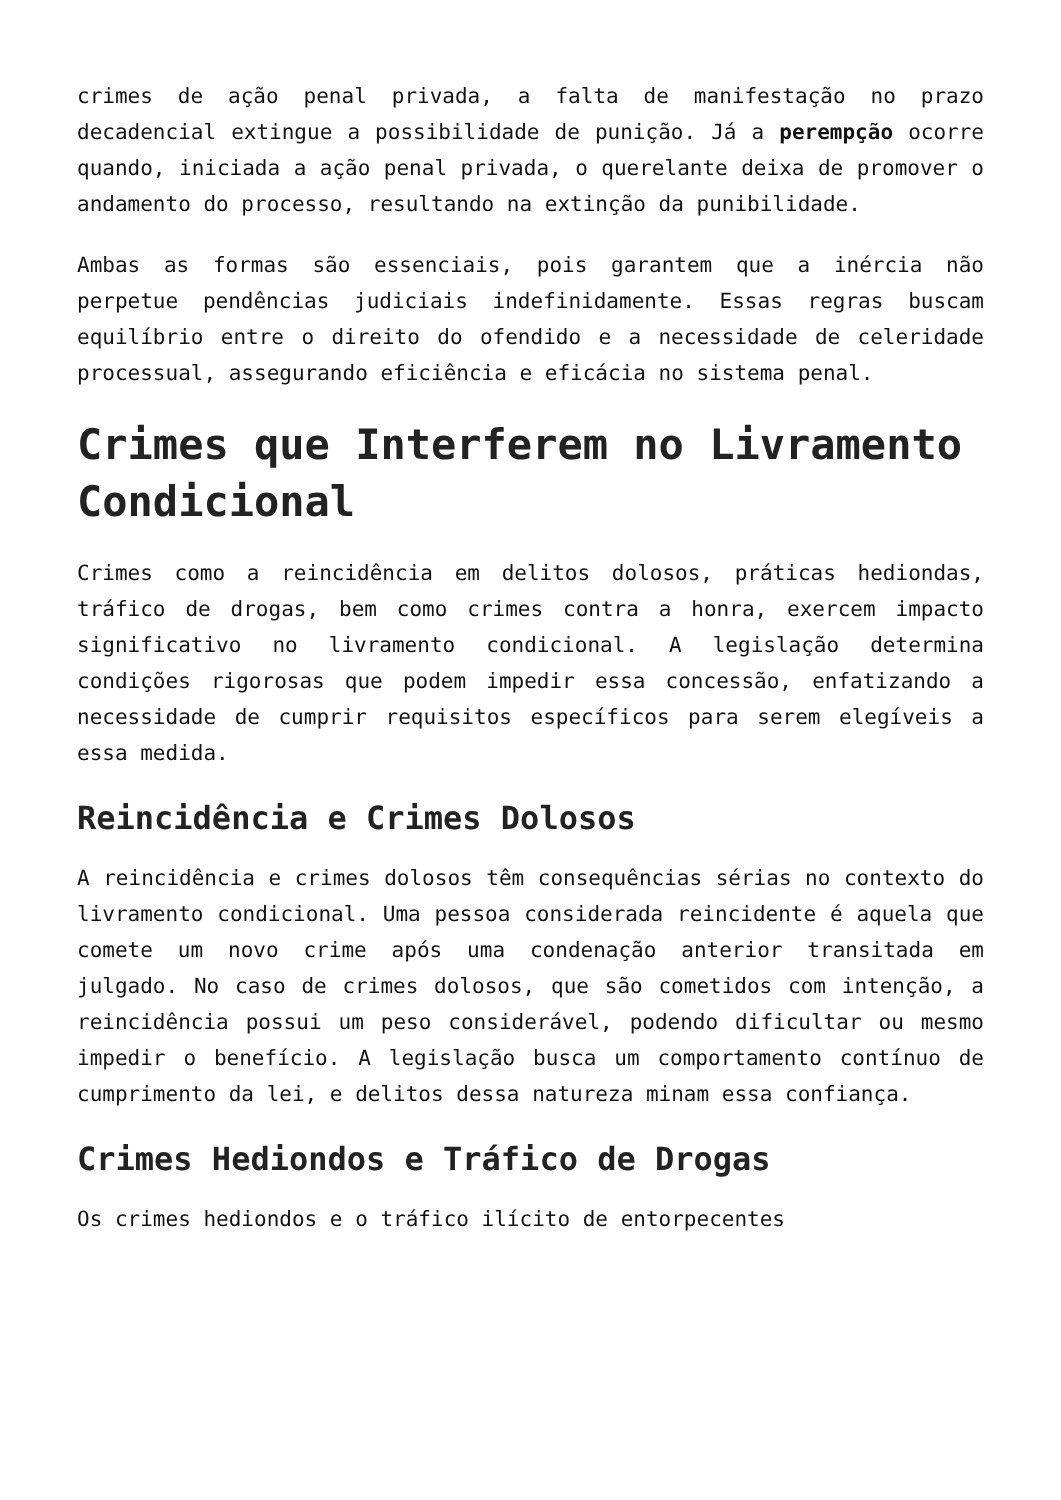crimes de ação penal privada, a falta de manifestação no prazo decadencial extingue a possibilidade de punição. Já a perempção ocorre quando, iniciada a ação penal privada, o querelante deixa de promover o andamento do processo, resultando na extinção da punibilidade.
Ambas as formas são essenciais, pois garantem que a inércia não perpetue pendências judiciais indefinidamente. Essas regras buscam equilíbrio entre o direito do ofendido e a necessidade de celeridade processual, assegurando eficiência e eficácia no sistema penal.
Crimes que Interferem no Livramento Condicional
Crimes como a reincidência em delitos dolosos, práticas hediondas, tráfico de drogas, bem como crimes contra a honra, exercem impacto significativo no livramento condicional. A legislação determina condições rigorosas que podem impedir essa concessão, enfatizando a necessidade de cumprir requisitos específicos para serem elegíveis a essa medida.
Reincidência e Crimes Dolosos
A reincidência e crimes dolosos têm consequências sérias no contexto do livramento condicional. Uma pessoa considerada reincidente é aquela que comete um novo crime após uma condenação anterior transitada em julgado. No caso de crimes dolosos, que são cometidos com intenção, a reincidência possui um peso considerável, podendo dificultar ou mesmo impedir o benefício. A legislação busca um comportamento contínuo de cumprimento da lei, e delitos dessa natureza minam essa confiança.
Crimes Hediondos e Tráfico de Drogas
Os crimes hediondos e o tráfico ilícito de entorpecentes